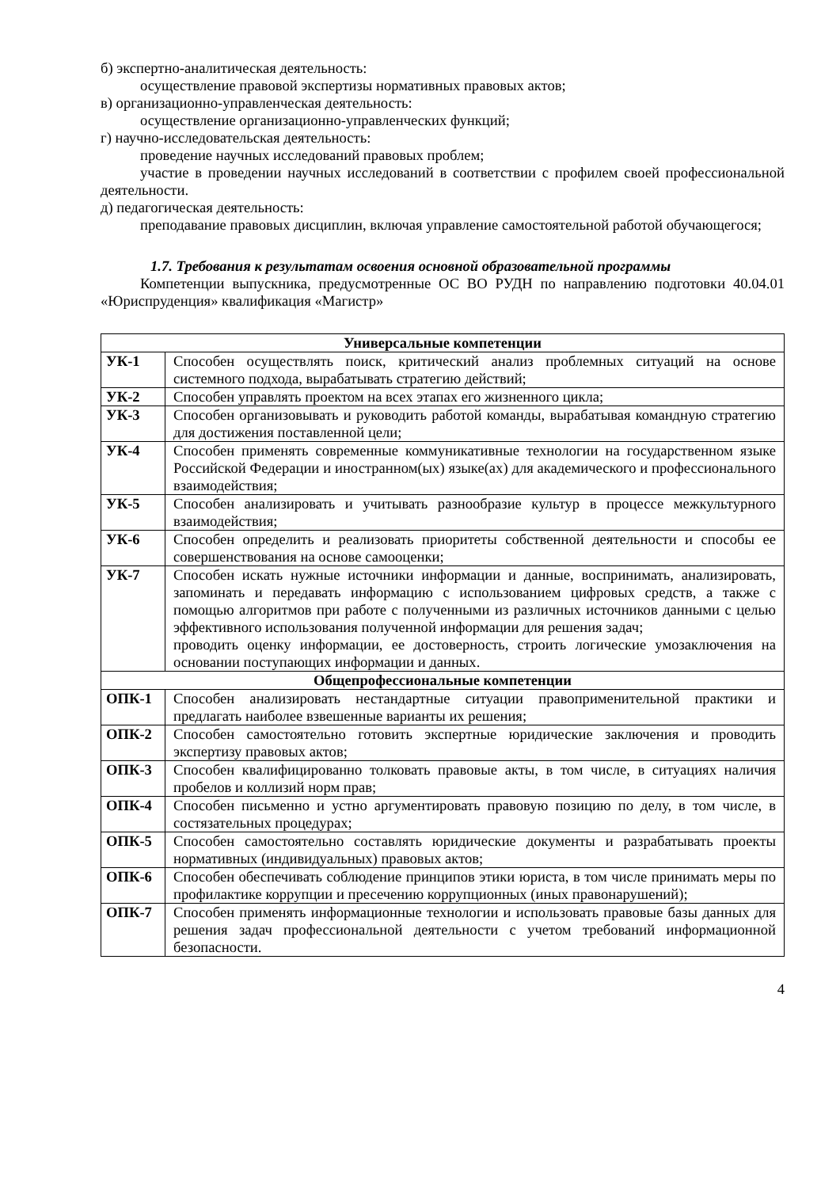б) экспертно-аналитическая деятельность:
осуществление правовой экспертизы нормативных правовых актов;
в) организационно-управленческая деятельность:
осуществление организационно-управленческих функций;
г) научно-исследовательская деятельность:
проведение научных исследований правовых проблем;
участие в проведении научных исследований в соответствии с профилем своей профессиональной деятельности.
д) педагогическая деятельность:
преподавание правовых дисциплин, включая управление самостоятельной работой обучающегося;
1.7. Требования к результатам освоения основной образовательной программы
Компетенции выпускника, предусмотренные ОС ВО РУДН по направлению подготовки 40.04.01 «Юриспруденция» квалификация «Магистр»
| Универсальные компетенции | |
| --- | --- |
| УК-1 | Способен осуществлять поиск, критический анализ проблемных ситуаций на основе системного подхода, вырабатывать стратегию действий; |
| УК-2 | Способен управлять проектом на всех этапах его жизненного цикла; |
| УК-3 | Способен организовывать и руководить работой команды, вырабатывая командную стратегию для достижения поставленной цели; |
| УК-4 | Способен применять современные коммуникативные технологии на государственном языке Российской Федерации и иностранном(ых) языке(ах) для академического и профессионального взаимодействия; |
| УК-5 | Способен анализировать и учитывать разнообразие культур в процессе межкультурного взаимодействия; |
| УК-6 | Способен определить и реализовать приоритеты собственной деятельности и способы ее совершенствования на основе самооценки; |
| УК-7 | Способен искать нужные источники информации и данные, воспринимать, анализировать, запоминать и передавать информацию с использованием цифровых средств, а также с помощью алгоритмов при работе с полученными из различных источников данными с целью эффективного использования полученной информации для решения задач; проводить оценку информации, ее достоверность, строить логические умозаключения на основании поступающих информации и данных. |
| Общепрофессиональные компетенции | |
| ОПК-1 | Способен анализировать нестандартные ситуации правоприменительной практики и предлагать наиболее взвешенные варианты их решения; |
| ОПК-2 | Способен самостоятельно готовить экспертные юридические заключения и проводить экспертизу правовых актов; |
| ОПК-3 | Способен квалифицированно толковать правовые акты, в том числе, в ситуациях наличия пробелов и коллизий норм прав; |
| ОПК-4 | Способен письменно и устно аргументировать правовую позицию по делу, в том числе, в состязательных процедурах; |
| ОПК-5 | Способен самостоятельно составлять юридические документы и разрабатывать проекты нормативных (индивидуальных) правовых актов; |
| ОПК-6 | Способен обеспечивать соблюдение принципов этики юриста, в том числе принимать меры по профилактике коррупции и пресечению коррупционных (иных правонарушений); |
| ОПК-7 | Способен применять информационные технологии и использовать правовые базы данных для решения задач профессиональной деятельности с учетом требований информационной безопасности. |
4